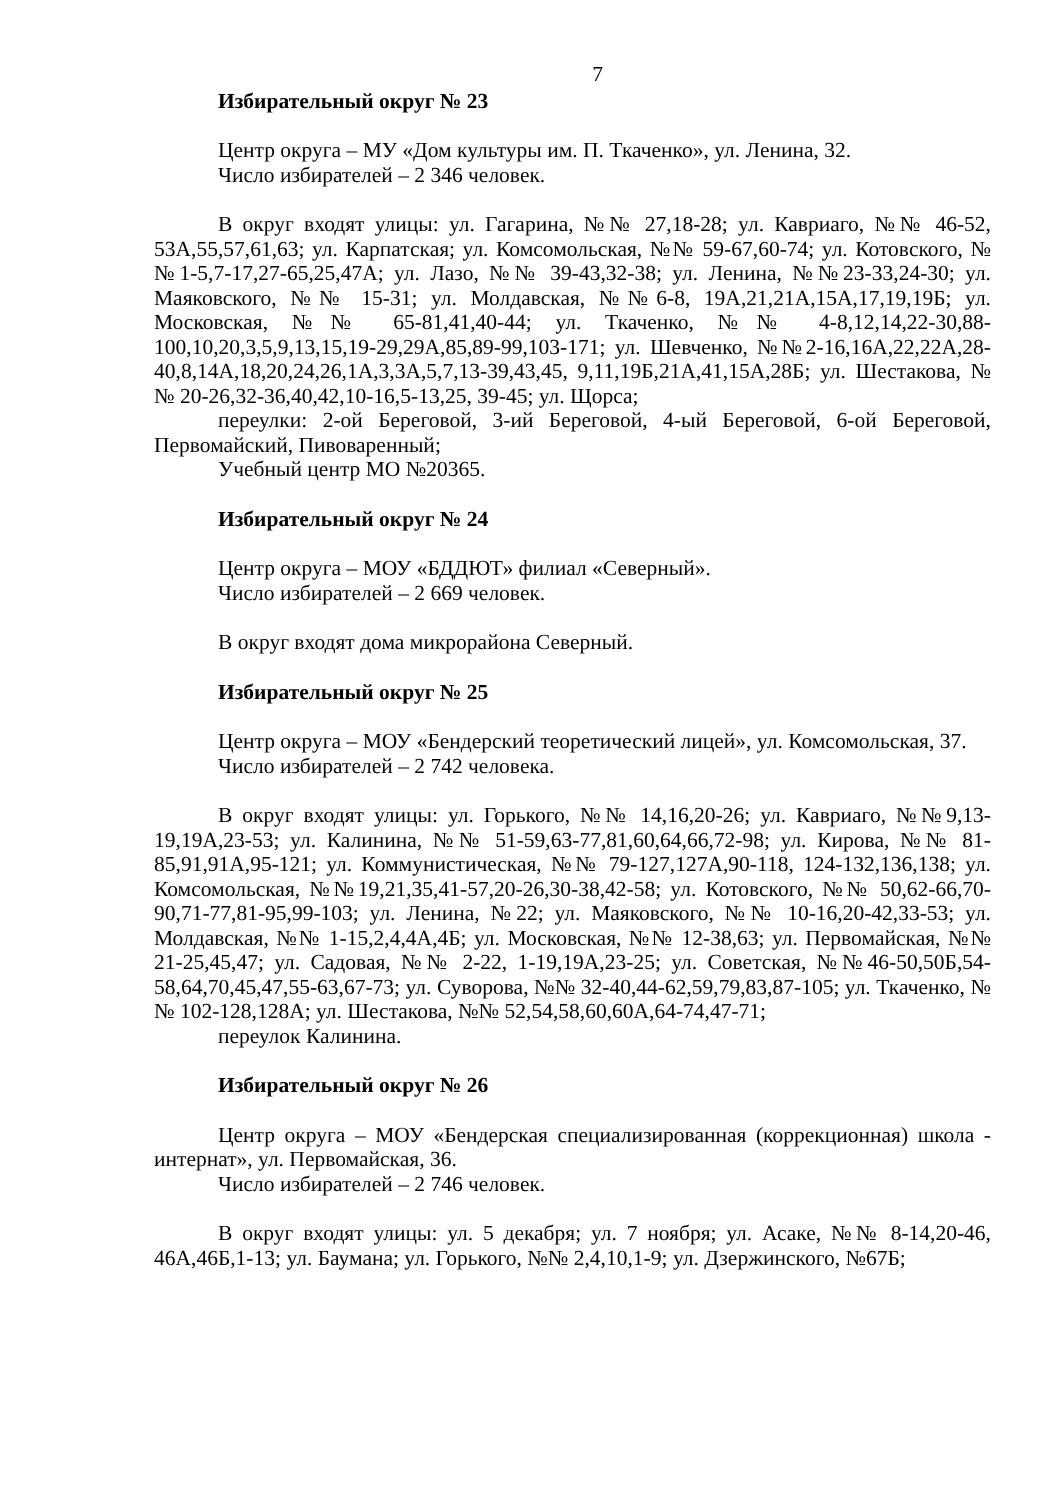7
Избирательный округ № 23
Центр округа – МУ «Дом культуры им. П. Ткаченко», ул. Ленина, 32.
Число избирателей – 2 346 человек.
В округ входят улицы: ул. Гагарина, №№ 27,18-28; ул. Кавриаго, №№ 46-52, 53А,55,57,61,63; ул. Карпатская; ул. Комсомольская, №№ 59-67,60-74; ул. Котовского, №№1-5,7-17,27-65,25,47А; ул. Лазо, №№ 39-43,32-38; ул. Ленина, №№23-33,24-30; ул. Маяковского, №№ 15-31; ул. Молдавская, №№6-8, 19А,21,21А,15А,17,19,19Б; ул. Московская, №№ 65-81,41,40-44; ул. Ткаченко, №№ 4-8,12,14,22-30,88-100,10,20,3,5,9,13,15,19-29,29А,85,89-99,103-171; ул. Шевченко, №№2-16,16А,22,22А,28-40,8,14А,18,20,24,26,1А,3,3А,5,7,13-39,43,45, 9,11,19Б,21А,41,15А,28Б; ул. Шестакова, №№ 20-26,32-36,40,42,10-16,5-13,25, 39-45; ул. Щорса;
переулки: 2-ой Береговой, 3-ий Береговой, 4-ый Береговой, 6-ой Береговой, Первомайский, Пивоваренный;
Учебный центр МО №20365.
Избирательный округ № 24
Центр округа – МОУ «БДДЮТ» филиал «Северный».
Число избирателей – 2 669 человек.
В округ входят дома микрорайона Северный.
Избирательный округ № 25
Центр округа – МОУ «Бендерский теоретический лицей», ул. Комсомольская, 37.
Число избирателей – 2 742 человека.
В округ входят улицы: ул. Горького, №№ 14,16,20-26; ул. Кавриаго, №№9,13-19,19А,23-53; ул. Калинина, №№ 51-59,63-77,81,60,64,66,72-98; ул. Кирова, №№ 81-85,91,91А,95-121; ул. Коммунистическая, №№ 79-127,127А,90-118, 124-132,136,138; ул. Комсомольская, №№19,21,35,41-57,20-26,30-38,42-58; ул. Котовского, №№ 50,62-66,70-90,71-77,81-95,99-103; ул. Ленина, №22; ул. Маяковского, №№ 10-16,20-42,33-53; ул. Молдавская, №№ 1-15,2,4,4А,4Б; ул. Московская, №№ 12-38,63; ул. Первомайская, №№ 21-25,45,47; ул. Садовая, №№ 2-22, 1-19,19А,23-25; ул. Советская, №№46-50,50Б,54-58,64,70,45,47,55-63,67-73; ул. Суворова, №№ 32-40,44-62,59,79,83,87-105; ул. Ткаченко, №№ 102-128,128А; ул. Шестакова, №№ 52,54,58,60,60А,64-74,47-71;
переулок Калинина.
Избирательный округ № 26
Центр округа – МОУ «Бендерская специализированная (коррекционная) школа - интернат», ул. Первомайская, 36.
Число избирателей – 2 746 человек.
В округ входят улицы: ул. 5 декабря; ул. 7 ноября; ул. Асаке, №№ 8-14,20-46, 46А,46Б,1-13; ул. Баумана; ул. Горького, №№ 2,4,10,1-9; ул. Дзержинского, №67Б;